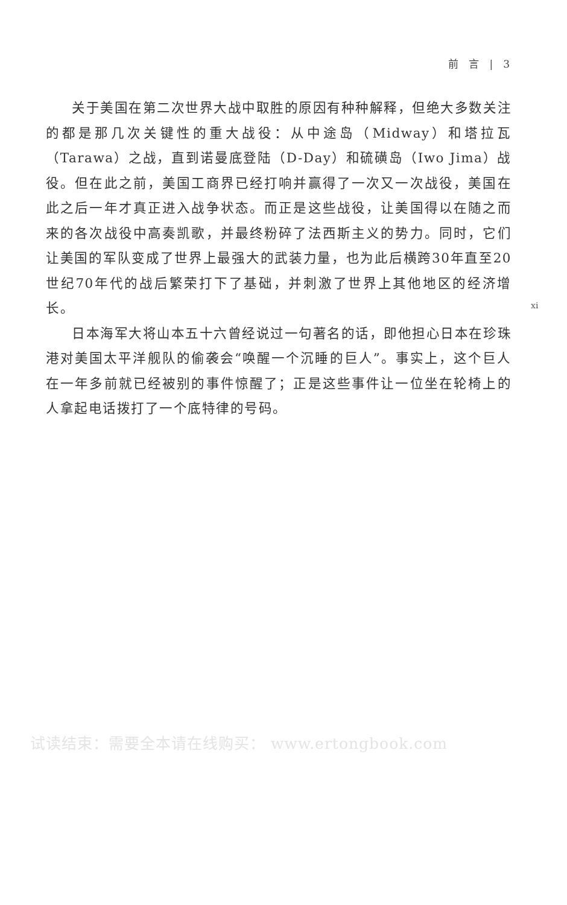前　言　|　3
关于美国在第二次世界大战中取胜的原因有种种解释，但绝大多数关注的都是那几次关键性的重大战役：从中途岛（Midway）和塔拉瓦（Tarawa）之战，直到诺曼底登陆（D-Day）和硫磺岛（Iwo Jima）战役。但在此之前，美国工商界已经打响并赢得了一次又一次战役，美国在此之后一年才真正进入战争状态。而正是这些战役，让美国得以在随之而来的各次战役中高奏凯歌，并最终粉碎了法西斯主义的势力。同时，它们让美国的军队变成了世界上最强大的武装力量，也为此后横跨30年直至20世纪70年代的战后繁荣打下了基础，并刺激了世界上其他地区的经济增长。
日本海军大将山本五十六曾经说过一句著名的话，即他担心日本在珍珠港对美国太平洋舰队的偷袭会“唤醒一个沉睡的巨人”。事实上，这个巨人在一年多前就已经被别的事件惊醒了；正是这些事件让一位坐在轮椅上的人拿起电话拨打了一个底特律的号码。
xi
试读结束：需要全本请在线购买： www.ertongbook.com